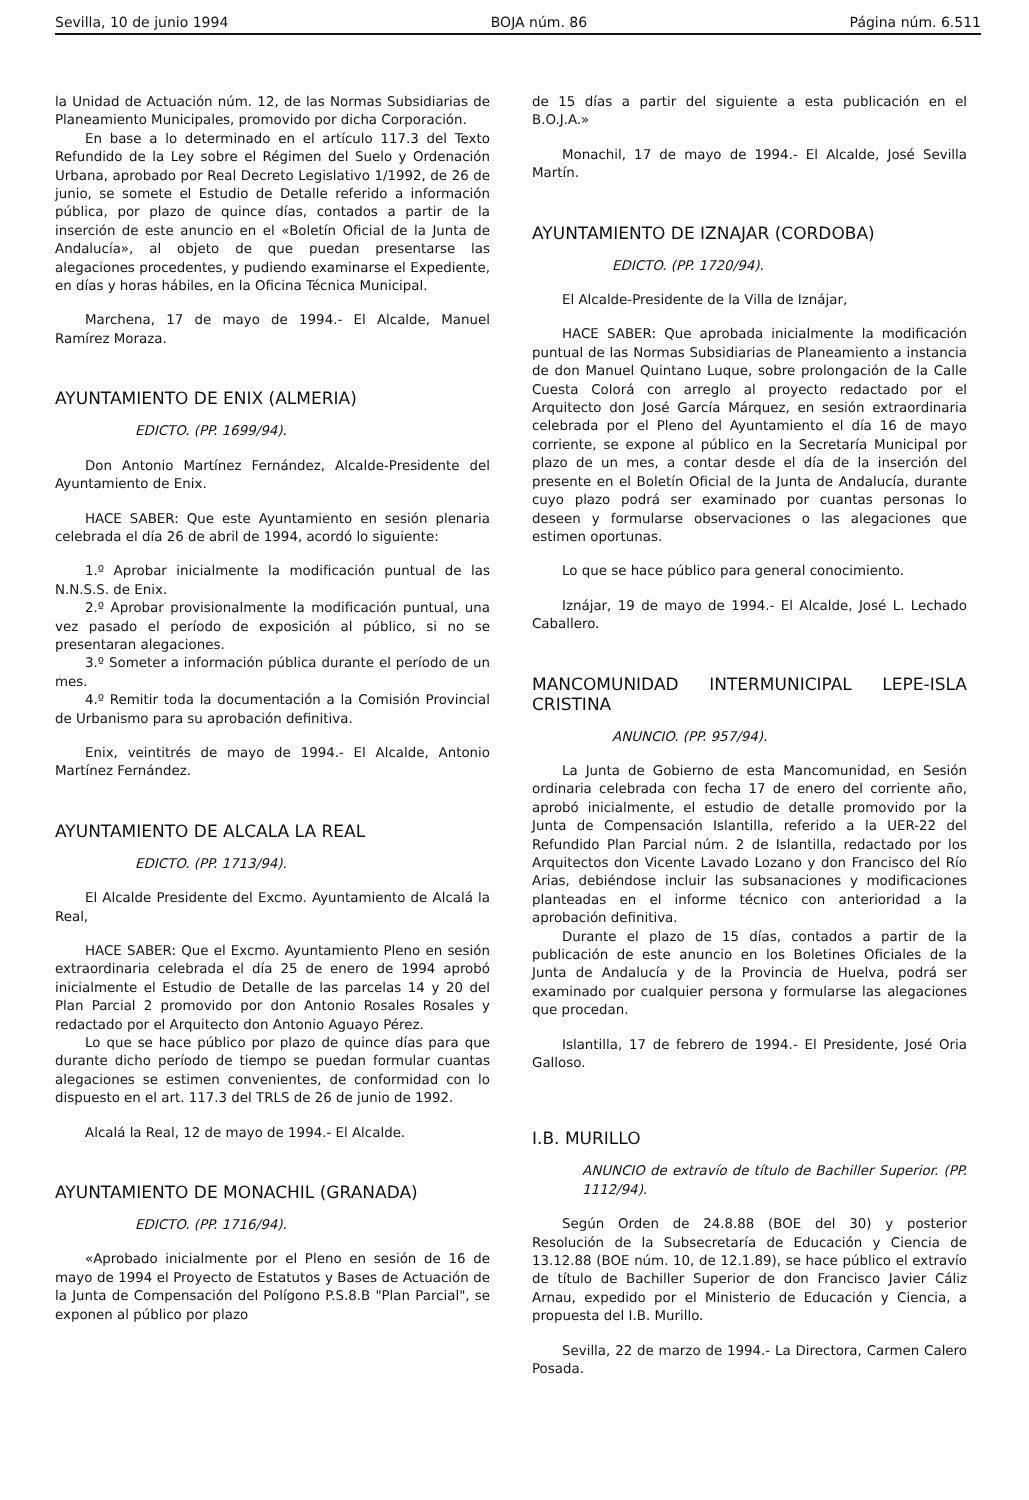Sevilla, 10 de junio 1994 BOJA núm. 86 Página núm. 6.511
la Unidad de Actuación núm. 12, de las Normas Subsidiarias de Planeamiento Municipales, promovido por dicha Corporación.
En base a lo determinado en el artículo 117.3 del Texto Refundido de la Ley sobre el Régimen del Suelo y Ordenación Urbana, aprobado por Real Decreto Legislativo 1/1992, de 26 de junio, se somete el Estudio de Detalle referido a información pública, por plazo de quince días, contados a partir de la inserción de este anuncio en el «Boletín Oficial de la Junta de Andalucía», al objeto de que puedan presentarse las alegaciones procedentes, y pudiendo examinarse el Expediente, en días y horas hábiles, en la Oficina Técnica Municipal.
Marchena, 17 de mayo de 1994.- El Alcalde, Manuel Ramírez Moraza.
AYUNTAMIENTO DE ENIX (ALMERIA)
EDICTO. (PP. 1699/94).
Don Antonio Martínez Fernández, Alcalde-Presidente del Ayuntamiento de Enix.
HACE SABER: Que este Ayuntamiento en sesión plenaria celebrada el día 26 de abril de 1994, acordó lo siguiente:
1.º Aprobar inicialmente la modificación puntual de las N.N.S.S. de Enix.
2.º Aprobar provisionalmente la modificación puntual, una vez pasado el período de exposición al público, si no se presentaran alegaciones.
3.º Someter a información pública durante el período de un mes.
4.º Remitir toda la documentación a la Comisión Provincial de Urbanismo para su aprobación definitiva.
Enix, veintitrés de mayo de 1994.- El Alcalde, Antonio Martínez Fernández.
AYUNTAMIENTO DE ALCALA LA REAL
EDICTO. (PP. 1713/94).
El Alcalde Presidente del Excmo. Ayuntamiento de Alcalá la Real,
HACE SABER: Que el Excmo. Ayuntamiento Pleno en sesión extraordinaria celebrada el día 25 de enero de 1994 aprobó inicialmente el Estudio de Detalle de las parcelas 14 y 20 del Plan Parcial 2 promovido por don Antonio Rosales Rosales y redactado por el Arquitecto don Antonio Aguayo Pérez.
Lo que se hace público por plazo de quince días para que durante dicho período de tiempo se puedan formular cuantas alegaciones se estimen convenientes, de conformidad con lo dispuesto en el art. 117.3 del TRLS de 26 de junio de 1992.
Alcalá la Real, 12 de mayo de 1994.- El Alcalde.
AYUNTAMIENTO DE MONACHIL (GRANADA)
EDICTO. (PP. 1716/94).
«Aprobado inicialmente por el Pleno en sesión de 16 de mayo de 1994 el Proyecto de Estatutos y Bases de Actuación de la Junta de Compensación del Polígono P.S.8.B "Plan Parcial", se exponen al público por plazo
de 15 días a partir del siguiente a esta publicación en el B.O.J.A.»
Monachil, 17 de mayo de 1994.- El Alcalde, José Sevilla Martín.
AYUNTAMIENTO DE IZNAJAR (CORDOBA)
EDICTO. (PP. 1720/94).
El Alcalde-Presidente de la Villa de Iznájar,
HACE SABER: Que aprobada inicialmente la modificación puntual de las Normas Subsidiarias de Planeamiento a instancia de don Manuel Quintano Luque, sobre prolongación de la Calle Cuesta Colorá con arreglo al proyecto redactado por el Arquitecto don José García Márquez, en sesión extraordinaria celebrada por el Pleno del Ayuntamiento el día 16 de mayo corriente, se expone al público en la Secretaría Municipal por plazo de un mes, a contar desde el día de la inserción del presente en el Boletín Oficial de la Junta de Andalucía, durante cuyo plazo podrá ser examinado por cuantas personas lo deseen y formularse observaciones o las alegaciones que estimen oportunas.
Lo que se hace público para general conocimiento.
Iznájar, 19 de mayo de 1994.- El Alcalde, José L. Lechado Caballero.
MANCOMUNIDAD INTERMUNICIPAL LEPE-ISLA CRISTINA
ANUNCIO. (PP. 957/94).
La Junta de Gobierno de esta Mancomunidad, en Sesión ordinaria celebrada con fecha 17 de enero del corriente año, aprobó inicialmente, el estudio de detalle promovido por la Junta de Compensación Islantilla, referido a la UER-22 del Refundido Plan Parcial núm. 2 de Islantilla, redactado por los Arquitectos don Vicente Lavado Lozano y don Francisco del Río Arias, debiéndose incluir las subsanaciones y modificaciones planteadas en el informe técnico con anterioridad a la aprobación definitiva.
Durante el plazo de 15 días, contados a partir de la publicación de este anuncio en los Boletines Oficiales de la Junta de Andalucía y de la Provincia de Huelva, podrá ser examinado por cualquier persona y formularse las alegaciones que procedan.
Islantilla, 17 de febrero de 1994.- El Presidente, José Oria Galloso.
I.B. MURILLO
ANUNCIO de extravío de título de Bachiller Superior. (PP. 1112/94).
Según Orden de 24.8.88 (BOE del 30) y posterior Resolución de la Subsecretaría de Educación y Ciencia de 13.12.88 (BOE núm. 10, de 12.1.89), se hace público el extravío de título de Bachiller Superior de don Francisco Javier Cáliz Arnau, expedido por el Ministerio de Educación y Ciencia, a propuesta del I.B. Murillo.
Sevilla, 22 de marzo de 1994.- La Directora, Carmen Calero Posada.